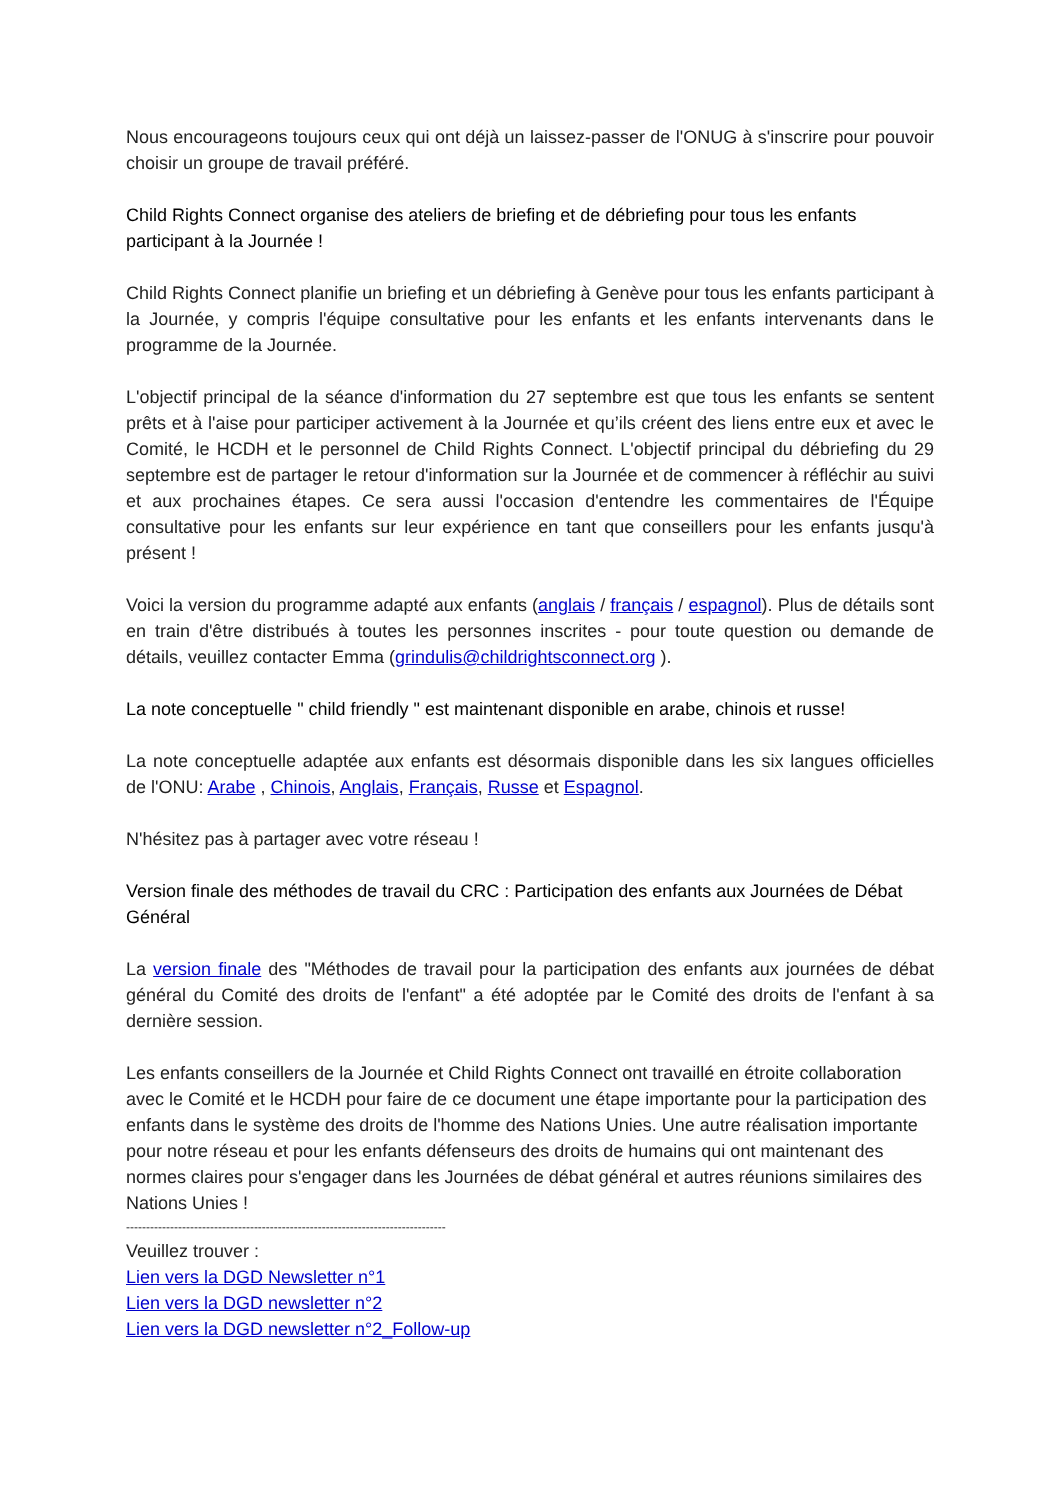Nous encourageons toujours ceux qui ont déjà un laissez-passer de l'ONUG à s'inscrire pour pouvoir choisir un groupe de travail préféré.
Child Rights Connect organise des ateliers de briefing et de débriefing pour tous les enfants participant à la Journée !
Child Rights Connect planifie un briefing et un débriefing à Genève pour tous les enfants participant à la Journée, y compris l'équipe consultative pour les enfants et les enfants intervenants dans le programme de la Journée.
L'objectif principal de la séance d'information du 27 septembre est que tous les enfants se sentent prêts et à l'aise pour participer activement à la Journée et qu’ils créent des liens entre eux et avec le Comité, le HCDH et le personnel de Child Rights Connect. L'objectif principal du débriefing du 29 septembre est de partager le retour d'information sur la Journée et de commencer à réfléchir au suivi et aux prochaines étapes. Ce sera aussi l'occasion d'entendre les commentaires de l'Équipe consultative pour les enfants sur leur expérience en tant que conseillers pour les enfants jusqu'à présent !
Voici la version du programme adapté aux enfants (anglais / français / espagnol). Plus de détails sont en train d'être distribués à toutes les personnes inscrites - pour toute question ou demande de détails, veuillez contacter Emma (grindulis@childrightsconnect.org ).
La note conceptuelle " child friendly " est maintenant disponible en arabe, chinois et russe!
La note conceptuelle adaptée aux enfants est désormais disponible dans les six langues officielles de l'ONU: Arabe , Chinois, Anglais, Français, Russe et Espagnol.
N'hésitez pas à partager avec votre réseau !
Version finale des méthodes de travail du CRC : Participation des enfants aux Journées de Débat Général
La version finale des "Méthodes de travail pour la participation des enfants aux journées de débat général du Comité des droits de l'enfant" a été adoptée par le Comité des droits de l'enfant à sa dernière session.
Les enfants conseillers de la Journée et Child Rights Connect ont travaillé en étroite collaboration avec le Comité et le HCDH pour faire de ce document une étape importante pour la participation des enfants dans le système des droits de l'homme des Nations Unies. Une autre réalisation importante pour notre réseau et pour les enfants défenseurs des droits de humains qui ont maintenant des normes claires pour s'engager dans les Journées de débat général et autres réunions similaires des Nations Unies !
--------------------------------------------------------------------------------
Veuillez trouver :
Lien vers la DGD Newsletter n°1
Lien vers la DGD newsletter n°2
Lien vers la DGD newsletter n°2_Follow-up